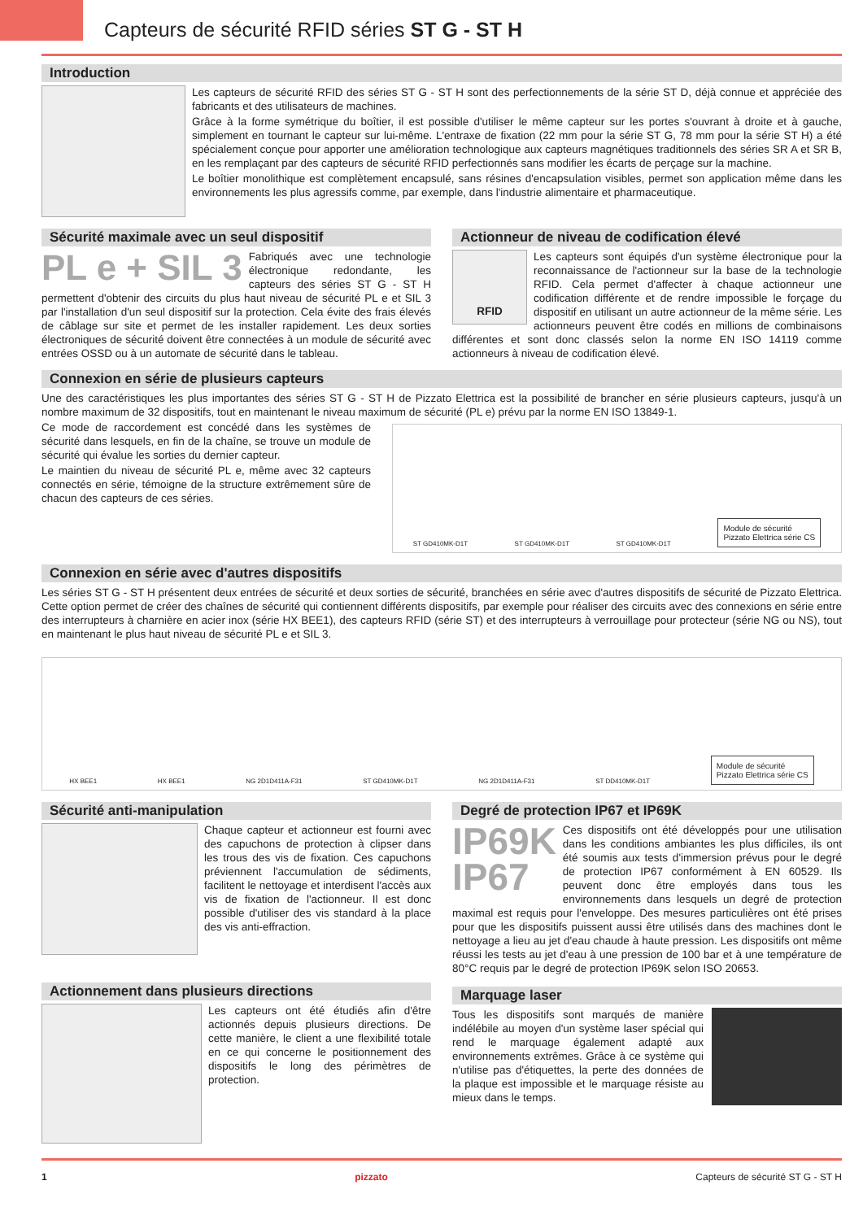Capteurs de sécurité RFID séries ST G - ST H
Introduction
Les capteurs de sécurité RFID des séries ST G - ST H sont des perfectionnements de la série ST D, déjà connue et appréciée des fabricants et des utilisateurs de machines.
Grâce à la forme symétrique du boîtier, il est possible d'utiliser le même capteur sur les portes s'ouvrant à droite et à gauche, simplement en tournant le capteur sur lui-même. L'entraxe de fixation (22 mm pour la série ST G, 78 mm pour la série ST H) a été spécialement conçue pour apporter une amélioration technologique aux capteurs magnétiques traditionnels des séries SR A et SR B, en les remplaçant par des capteurs de sécurité RFID perfectionnés sans modifier les écarts de perçage sur la machine.
Le boîtier monolithique est complètement encapsulé, sans résines d'encapsulation visibles, permet son application même dans les environnements les plus agressifs comme, par exemple, dans l'industrie alimentaire et pharmaceutique.
Sécurité maximale avec un seul dispositif
PL e + SIL 3
Fabriqués avec une technologie électronique redondante, les capteurs des séries ST G - ST H permettent d'obtenir des circuits du plus haut niveau de sécurité PL e et SIL 3 par l'installation d'un seul dispositif sur la protection. Cela évite des frais élevés de câblage sur site et permet de les installer rapidement. Les deux sorties électroniques de sécurité doivent être connectées à un module de sécurité avec entrées OSSD ou à un automate de sécurité dans le tableau.
Actionneur de niveau de codification élevé
RFID
Les capteurs sont équipés d'un système électronique pour la reconnaissance de l'actionneur sur la base de la technologie RFID. Cela permet d'affecter à chaque actionneur une codification différente et de rendre impossible le forçage du dispositif en utilisant un autre actionneur de la même série. Les actionneurs peuvent être codés en millions de combinaisons différentes et sont donc classés selon la norme EN ISO 14119 comme actionneurs à niveau de codification élevé.
Connexion en série de plusieurs capteurs
Une des caractéristiques les plus importantes des séries ST G - ST H de Pizzato Elettrica est la possibilité de brancher en série plusieurs capteurs, jusqu'à un nombre maximum de 32 dispositifs, tout en maintenant le niveau maximum de sécurité (PL e) prévu par la norme EN ISO 13849-1.
Ce mode de raccordement est concédé dans les systèmes de sécurité dans lesquels, en fin de la chaîne, se trouve un module de sécurité qui évalue les sorties du dernier capteur.
Le maintien du niveau de sécurité PL e, même avec 32 capteurs connectés en série, témoigne de la structure extrêmement sûre de chacun des capteurs de ces séries.
ST GD410MK-D1T ST GD410MK-D1T ST GD410MK-D1T Module de sécurité
Pizzato Elettrica série CS
Connexion en série avec d'autres dispositifs
Les séries ST G - ST H présentent deux entrées de sécurité et deux sorties de sécurité, branchées en série avec d'autres dispositifs de sécurité de Pizzato Elettrica. Cette option permet de créer des chaînes de sécurité qui contiennent différents dispositifs, par exemple pour réaliser des circuits avec des connexions en série entre des interrupteurs à charnière en acier inox (série HX BEE1), des capteurs RFID (série ST) et des interrupteurs à verrouillage pour protecteur (série NG ou NS), tout en maintenant le plus haut niveau de sécurité PL e et SIL 3.
HX BEE1 HX BEE1 NG 2D1D411A-F31 ST GD410MK-D1T NG 2D1D411A-F31 ST DD410MK-D1T Module de sécurité
Pizzato Elettrica série CS
Sécurité anti-manipulation
Chaque capteur et actionneur est fourni avec des capuchons de protection à clipser dans les trous des vis de fixation. Ces capuchons préviennent l'accumulation de sédiments, facilitent le nettoyage et interdisent l'accès aux vis de fixation de l'actionneur. Il est donc possible d'utiliser des vis standard à la place des vis anti-effraction.
Actionnement dans plusieurs directions
Les capteurs ont été étudiés afin d'être actionnés depuis plusieurs directions. De cette manière, le client a une flexibilité totale en ce qui concerne le positionnement des dispositifs le long des périmètres de protection.
Degré de protection IP67 et IP69K
IP69K
IP67
Ces dispositifs ont été développés pour une utilisation dans les conditions ambiantes les plus difficiles, ils ont été soumis aux tests d'immersion prévus pour le degré de protection IP67 conformément à EN 60529. Ils peuvent donc être employés dans tous les environnements dans lesquels un degré de protection maximal est requis pour l'enveloppe. Des mesures particulières ont été prises pour que les dispositifs puissent aussi être utilisés dans des machines dont le nettoyage a lieu au jet d'eau chaude à haute pression. Les dispositifs ont même réussi les tests au jet d'eau à une pression de 100 bar et à une température de 80°C requis par le degré de protection IP69K selon ISO 20653.
Marquage laser
Tous les dispositifs sont marqués de manière indélébile au moyen d'un système laser spécial qui rend le marquage également adapté aux environnements extrêmes. Grâce à ce système qui n'utilise pas d'étiquettes, la perte des données de la plaque est impossible et le marquage résiste au mieux dans le temps.
1 pizzato Capteurs de sécurité ST G - ST H